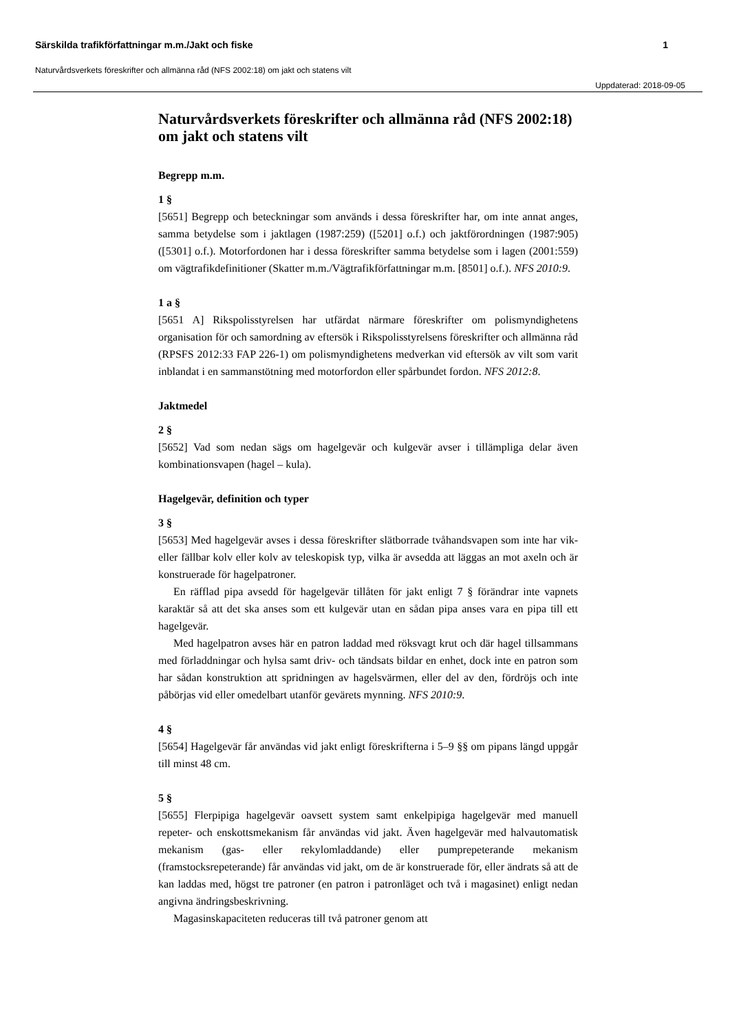Särskilda trafikförfattningar m.m./Jakt och fiske 1
Naturvårdsverkets föreskrifter och allmänna råd (NFS 2002:18) om jakt och statens vilt
Uppdaterad: 2018-09-05
Naturvårdsverkets föreskrifter och allmänna råd (NFS 2002:18) om jakt och statens vilt
Begrepp m.m.
1 §
[5651] Begrepp och beteckningar som används i dessa föreskrifter har, om inte annat anges, samma betydelse som i jaktlagen (1987:259) ([5201] o.f.) och jaktförordningen (1987:905) ([5301] o.f.). Motorfordonen har i dessa föreskrifter samma betydelse som i lagen (2001:559) om vägtrafikdefinitioner (Skatter m.m./Vägtrafikförfattningar m.m. [8501] o.f.). NFS 2010:9.
1 a §
[5651 A] Rikspolisstyrelsen har utfärdat närmare föreskrifter om polismyndighetens organisation för och samordning av eftersök i Rikspolisstyrelsens föreskrifter och allmänna råd (RPSFS 2012:33 FAP 226-1) om polismyndighetens medverkan vid eftersök av vilt som varit inblandat i en sammanstötning med motorfordon eller spårbundet fordon. NFS 2012:8.
Jaktmedel
2 §
[5652] Vad som nedan sägs om hagelgevär och kulgevär avser i tillämpliga delar även kombinationsvapen (hagel – kula).
Hagelgevär, definition och typer
3 §
[5653] Med hagelgevär avses i dessa föreskrifter slätborrade tvåhandsvapen som inte har vik- eller fällbar kolv eller kolv av teleskopisk typ, vilka är avsedda att läggas an mot axeln och är konstruerade för hagelpatroner.
En räfflad pipa avsedd för hagelgevär tillåten för jakt enligt 7 § förändrar inte vapnets karaktär så att det ska anses som ett kulgevär utan en sådan pipa anses vara en pipa till ett hagelgevär.
Med hagelpatron avses här en patron laddad med röksvagt krut och där hagel tillsammans med förladdningar och hylsa samt driv- och tändsats bildar en enhet, dock inte en patron som har sådan konstruktion att spridningen av hagelsvärmen, eller del av den, fördröjs och inte påbörjas vid eller omedelbart utanför gevärets mynning. NFS 2010:9.
4 §
[5654] Hagelgevär får användas vid jakt enligt föreskrifterna i 5–9 §§ om pipans längd uppgår till minst 48 cm.
5 §
[5655] Flerpipiga hagelgevär oavsett system samt enkelpipiga hagelgevär med manuell repeter- och enskottsmekanism får användas vid jakt. Även hagelgevär med halvautomatisk mekanism (gas- eller rekylomladdande) eller pumprepeterande mekanism (framstocksrepeterande) får användas vid jakt, om de är konstruerade för, eller ändrats så att de kan laddas med, högst tre patroner (en patron i patronläget och två i magasinet) enligt nedan angivna ändringsbeskrivning.
Magasinskapaciteten reduceras till två patroner genom att